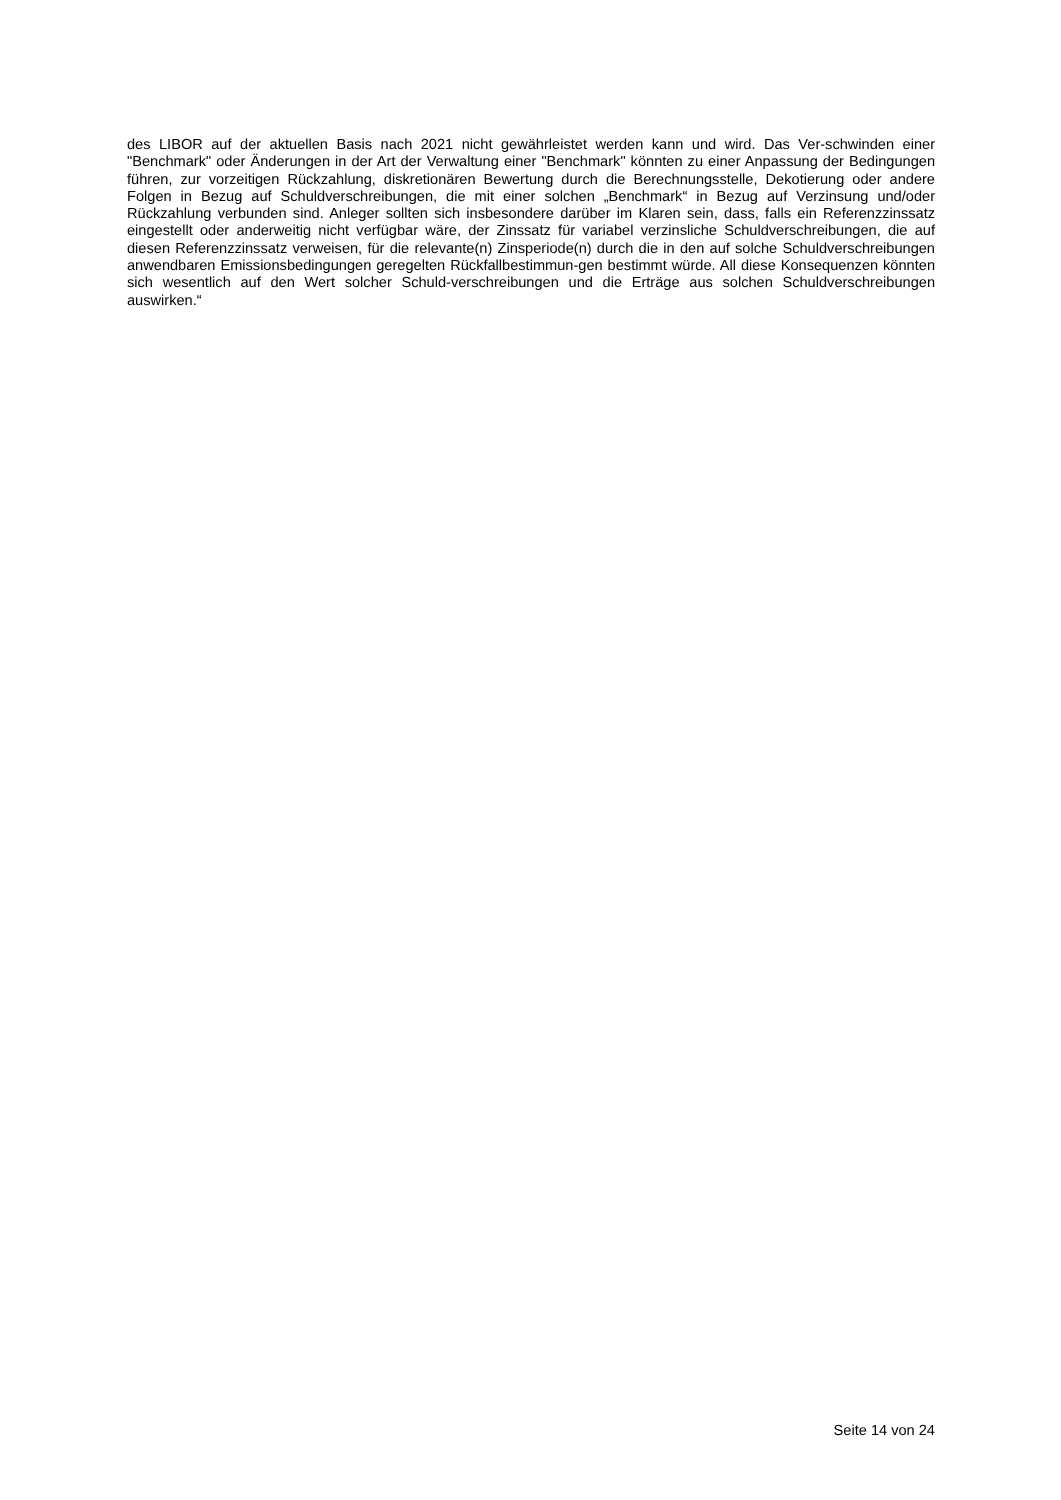des LIBOR auf der aktuellen Basis nach 2021 nicht gewährleistet werden kann und wird. Das Ver-schwinden einer "Benchmark" oder Änderungen in der Art der Verwaltung einer "Benchmark" könnten zu einer Anpassung der Bedingungen führen, zur vorzeitigen Rückzahlung, diskretionären Bewertung durch die Berechnungsstelle, Dekotierung oder andere Folgen in Bezug auf Schuldverschreibungen, die mit einer solchen „Benchmark“ in Bezug auf Verzinsung und/oder Rückzahlung verbunden sind. Anleger sollten sich insbesondere darüber im Klaren sein, dass, falls ein Referenzzinssatz eingestellt oder anderweitig nicht verfügbar wäre, der Zinssatz für variabel verzinsliche Schuldverschreibungen, die auf diesen Referenzzinssatz verweisen, für die relevante(n) Zinsperiode(n) durch die in den auf solche Schuldverschreibungen anwendbaren Emissionsbedingungen geregelten Rückfallbestimmun-gen bestimmt würde. All diese Konsequenzen könnten sich wesentlich auf den Wert solcher Schuld-verschreibungen und die Erträge aus solchen Schuldverschreibungen auswirken.“
Seite 14 von 24